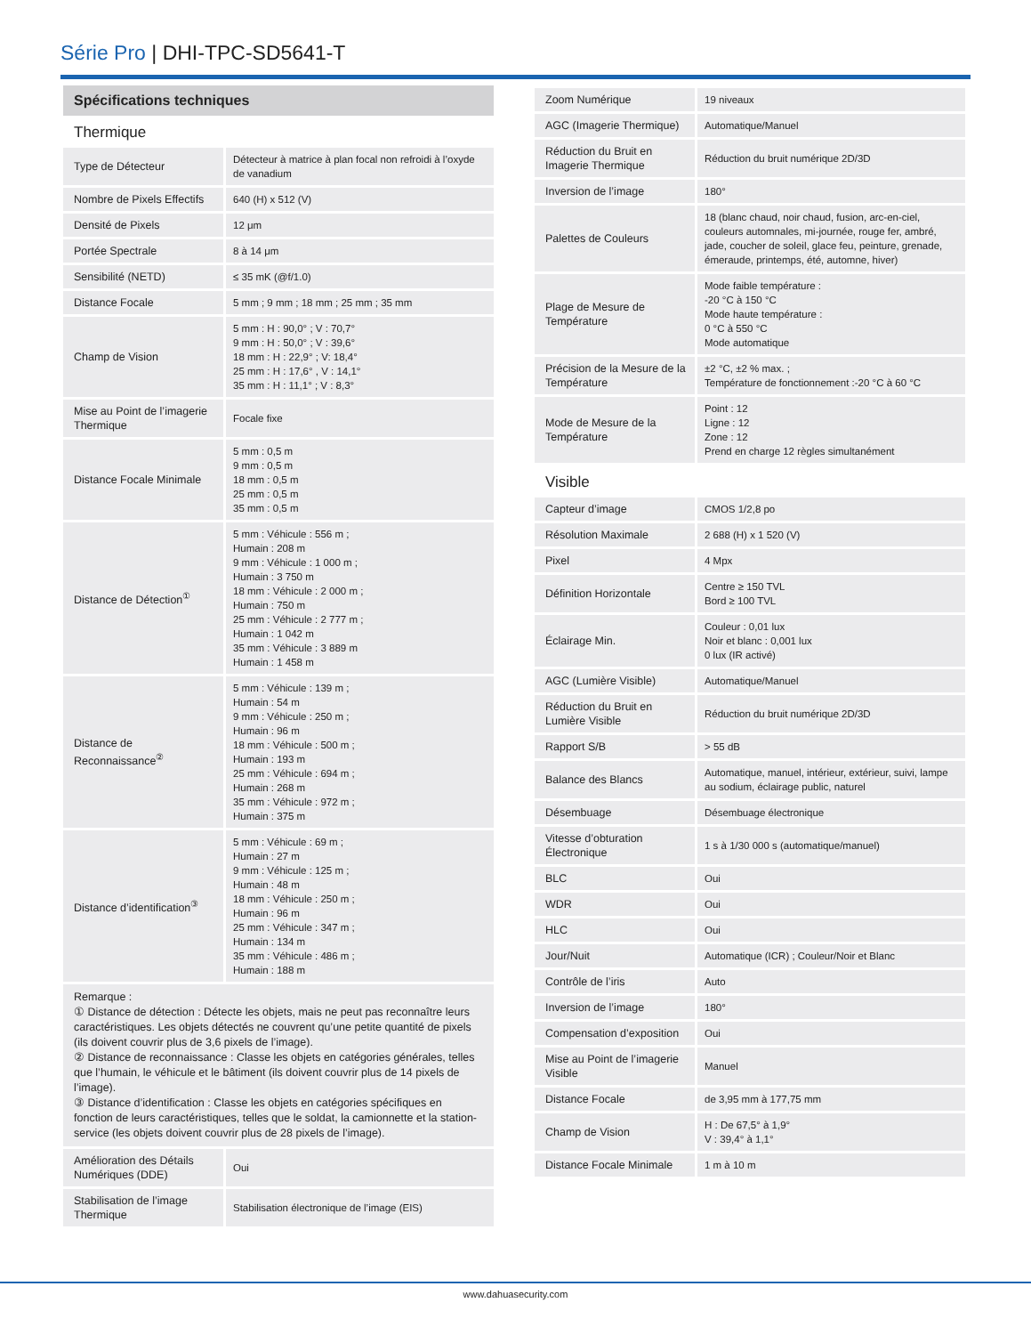Série Pro | DHI-TPC-SD5641-T
Spécifications techniques
Thermique
| Type de Détecteur | Détecteur à matrice à plan focal non refroidi à l’oxyde de vanadium |
| Nombre de Pixels Effectifs | 640 (H) x 512 (V) |
| Densité de Pixels | 12 μm |
| Portée Spectrale | 8 à 14 μm |
| Sensibilité (NETD) | ≤ 35 mK (@f/1.0) |
| Distance Focale | 5 mm ; 9 mm ; 18 mm ; 25 mm ; 35 mm |
| Champ de Vision | 5 mm : H : 90,0° ; V : 70,7° 9 mm : H : 50,0° ; V : 39,6° 18 mm : H : 22,9° ; V: 18,4° 25 mm : H : 17,6° , V : 14,1° 35 mm : H : 11,1° ; V : 8,3° |
| Mise au Point de l’imagerie Thermique | Focale fixe |
| Distance Focale Minimale | 5 mm : 0,5 m 9 mm : 0,5 m 18 mm : 0,5 m 25 mm : 0,5 m 35 mm : 0,5 m |
| Distance de Détection<sup>①</sup> | 5 mm : Véhicule : 556 m ; Humain : 208 m 9 mm : Véhicule : 1 000 m ; Humain : 3 750 m 18 mm : Véhicule : 2 000 m ; Humain : 750 m 25 mm : Véhicule : 2 777 m ; Humain : 1 042 m 35 mm : Véhicule : 3 889 m Humain : 1 458 m |
| Distance de Reconnaissance<sup>②</sup> | 5 mm : Véhicule : 139 m ; Humain : 54 m 9 mm : Véhicule : 250 m ; Humain : 96 m 18 mm : Véhicule : 500 m ; Humain : 193 m 25 mm : Véhicule : 694 m ; Humain : 268 m 35 mm : Véhicule : 972 m ; Humain : 375 m |
| Distance d’identification<sup>③</sup> | 5 mm : Véhicule : 69 m ; Humain : 27 m 9 mm : Véhicule : 125 m ; Humain : 48 m 18 mm : Véhicule : 250 m ; Humain : 96 m 25 mm : Véhicule : 347 m ; Humain : 134 m 35 mm : Véhicule : 486 m ; Humain : 188 m |
Remarque :
① Distance de détection : Détecte les objets, mais ne peut pas reconnaître leurs caractéristiques. Les objets détectés ne couvrent qu’une petite quantité de pixels (ils doivent couvrir plus de 3,6 pixels de l’image).
② Distance de reconnaissance : Classe les objets en catégories générales, telles que l’humain, le véhicule et le bâtiment (ils doivent couvrir plus de 14 pixels de l’image).
③ Distance d’identification : Classe les objets en catégories spécifiques en fonction de leurs caractéristiques, telles que le soldat, la camionnette et la station-service (les objets doivent couvrir plus de 28 pixels de l’image).
| Amélioration des Détails Numériques (DDE) | Oui |
| Stabilisation de l’image Thermique | Stabilisation électronique de l’image (EIS) |
| Zoom Numérique | 19 niveaux |
| AGC (Imagerie Thermique) | Automatique/Manuel |
| Réduction du Bruit en Imagerie Thermique | Réduction du bruit numérique 2D/3D |
| Inversion de l’image | 180° |
| Palettes de Couleurs | 18 (blanc chaud, noir chaud, fusion, arc-en-ciel, couleurs automnales, mi-journée, rouge fer, ambré, jade, coucher de soleil, glace feu, peinture, grenade, émeraude, printemps, été, automne, hiver) |
| Plage de Mesure de Température | Mode faible température : -20 °C à 150 °C Mode haute température : 0 °C à 550 °C Mode automatique |
| Précision de la Mesure de la Température | ±2 °C, ±2 % max. ; Température de fonctionnement :-20 °C à 60 °C |
| Mode de Mesure de la Température | Point : 12 Ligne : 12 Zone : 12 Prend en charge 12 règles simultanément |
Visible
| Capteur d’image | CMOS 1/2,8 po |
| Résolution Maximale | 2 688 (H) x 1 520 (V) |
| Pixel | 4 Mpx |
| Définition Horizontale | Centre ≥ 150 TVL Bord ≥ 100 TVL |
| Éclairage Min. | Couleur : 0,01 lux Noir et blanc : 0,001 lux 0 lux (IR activé) |
| AGC (Lumière Visible) | Automatique/Manuel |
| Réduction du Bruit en Lumière Visible | Réduction du bruit numérique 2D/3D |
| Rapport S/B | > 55 dB |
| Balance des Blancs | Automatique, manuel, intérieur, extérieur, suivi, lampe au sodium, éclairage public, naturel |
| Désembuage | Désembuage électronique |
| Vitesse d’obturation Électronique | 1 s à 1/30 000 s (automatique/manuel) |
| BLC | Oui |
| WDR | Oui |
| HLC | Oui |
| Jour/Nuit | Automatique (ICR) ; Couleur/Noir et Blanc |
| Contrôle de l’iris | Auto |
| Inversion de l’image | 180° |
| Compensation d’exposition | Oui |
| Mise au Point de l’imagerie Visible | Manuel |
| Distance Focale | de 3,95 mm à 177,75 mm |
| Champ de Vision | H : De 67,5° à 1,9° V : 39,4° à 1,1° |
| Distance Focale Minimale | 1 m à 10 m |
www.dahuasecurity.com